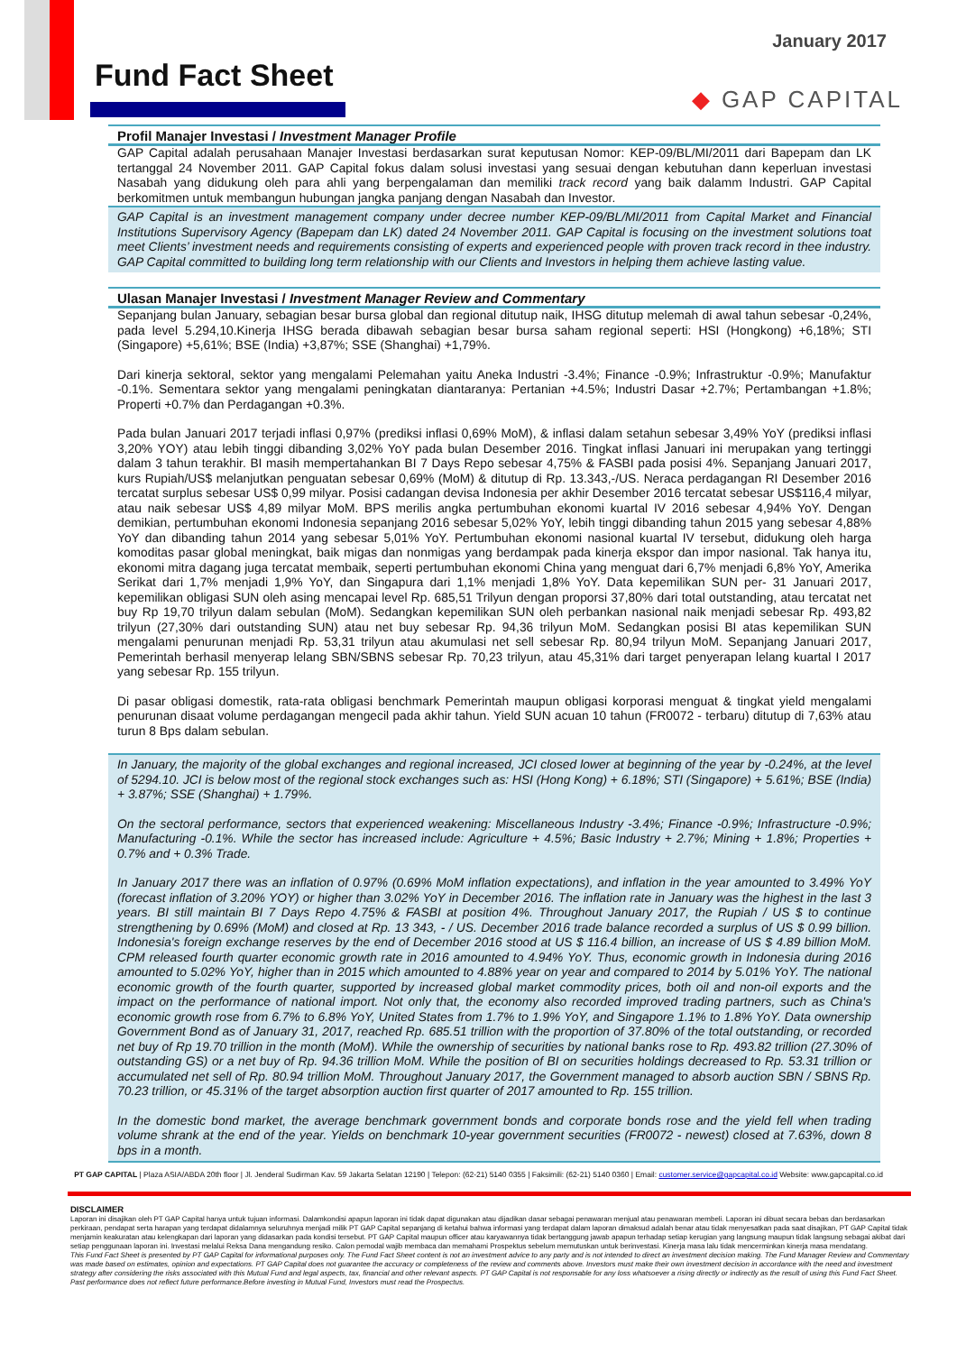January 2017
Fund Fact Sheet
◆ GAP CAPITAL
Profil Manajer Investasi / Investment Manager Profile
GAP Capital adalah perusahaan Manajer Investasi berdasarkan surat keputusan Nomor: KEP-09/BL/MI/2011 dari Bapepam dan LK tertanggal 24 November 2011. GAP Capital fokus dalam solusi investasi yang sesuai dengan kebutuhan dann keperluan investasi Nasabah yang didukung oleh para ahli yang berpengalaman dan memiliki track record yang baik dalamm Industri. GAP Capital berkomitmen untuk membangun hubungan jangka panjang dengan Nasabah dan Investor.
GAP Capital is an investment management company under decree number KEP-09/BL/MI/2011 from Capital Market and Financial Institutions Supervisory Agency (Bapepam dan LK) dated 24 November 2011. GAP Capital is focusing on the investment solutions toat meet Clients’ investment needs and requirements consisting of experts and experienced people with proven track record in thee industry. GAP Capital committed to building long term relationship with our Clients and Investors in helping them achieve lasting value.
Ulasan Manajer Investasi / Investment Manager Review and Commentary
Sepanjang bulan January, sebagian besar bursa global dan regional ditutup naik, IHSG ditutup melemah di awal tahun sebesar -0,24%, pada level 5.294,10.Kinerja IHSG berada dibawah sebagian besar bursa saham regional seperti: HSI (Hongkong) +6,18%; STI (Singapore) +5,61%; BSE (India) +3,87%; SSE (Shanghai) +1,79%.
Dari kinerja sektoral, sektor yang mengalami Pelemahan yaitu Aneka Industri -3.4%; Finance -0.9%; Infrastruktur -0.9%; Manufaktur -0.1%. Sementara sektor yang mengalami peningkatan diantaranya: Pertanian +4.5%; Industri Dasar +2.7%; Pertambangan +1.8%; Properti +0.7% dan Perdagangan +0.3%.
Pada bulan Januari 2017 terjadi inflasi 0,97% (prediksi inflasi 0,69% MoM), & inflasi dalam setahun sebesar 3,49% YoY (prediksi inflasi 3,20% YOY) atau lebih tinggi dibanding 3,02% YoY pada bulan Desember 2016. Tingkat inflasi Januari ini merupakan yang tertinggi dalam 3 tahun terakhir. BI masih mempertahankan BI 7 Days Repo sebesar 4,75% & FASBI pada posisi 4%. Sepanjang Januari 2017, kurs Rupiah/US$ melanjutkan penguatan sebesar 0,69% (MoM) & ditutup di Rp. 13.343,-/US. Neraca perdagangan RI Desember 2016 tercatat surplus sebesar US$ 0,99 milyar. Posisi cadangan devisa Indonesia per akhir Desember 2016 tercatat sebesar US$116,4 milyar, atau naik sebesar US$ 4,89 milyar MoM. BPS merilis angka pertumbuhan ekonomi kuartal IV 2016 sebesar 4,94% YoY. Dengan demikian, pertumbuhan ekonomi Indonesia sepanjang 2016 sebesar 5,02% YoY, lebih tinggi dibanding tahun 2015 yang sebesar 4,88% YoY dan dibanding tahun 2014 yang sebesar 5,01% YoY. Pertumbuhan ekonomi nasional kuartal IV tersebut, didukung oleh harga komoditas pasar global meningkat, baik migas dan nonmigas yang berdampak pada kinerja ekspor dan impor nasional. Tak hanya itu, ekonomi mitra dagang juga tercatat membaik, seperti pertumbuhan ekonomi China yang menguat dari 6,7% menjadi 6,8% YoY, Amerika Serikat dari 1,7% menjadi 1,9% YoY, dan Singapura dari 1,1% menjadi 1,8% YoY. Data kepemilikan SUN per- 31 Januari 2017, kepemilikan obligasi SUN oleh asing mencapai level Rp. 685,51 Trilyun dengan proporsi 37,80% dari total outstanding, atau tercatat net buy Rp 19,70 trilyun dalam sebulan (MoM). Sedangkan kepemilikan SUN oleh perbankan nasional naik menjadi sebesar Rp. 493,82 trilyun (27,30% dari outstanding SUN) atau net buy sebesar Rp. 94,36 trilyun MoM. Sedangkan posisi BI atas kepemilikan SUN mengalami penurunan menjadi Rp. 53,31 trilyun atau akumulasi net sell sebesar Rp. 80,94 trilyun MoM. Sepanjang Januari 2017, Pemerintah berhasil menyerap lelang SBN/SBNS sebesar Rp. 70,23 trilyun, atau 45,31% dari target penyerapan lelang kuartal I 2017 yang sebesar Rp. 155 trilyun.
Di pasar obligasi domestik, rata-rata obligasi benchmark Pemerintah maupun obligasi korporasi menguat & tingkat yield mengalami penurunan disaat volume perdagangan mengecil pada akhir tahun. Yield SUN acuan 10 tahun (FR0072 - terbaru) ditutup di 7,63% atau turun 8 Bps dalam sebulan.
In January, the majority of the global exchanges and regional increased, JCI closed lower at beginning of the year by -0.24%, at the level of 5294.10. JCI is below most of the regional stock exchanges such as: HSI (Hong Kong) + 6.18%; STI (Singapore) + 5.61%; BSE (India) + 3.87%; SSE (Shanghai) + 1.79%.
On the sectoral performance, sectors that experienced weakening: Miscellaneous Industry -3.4%; Finance -0.9%; Infrastructure -0.9%; Manufacturing -0.1%. While the sector has increased include: Agriculture + 4.5%; Basic Industry + 2.7%; Mining + 1.8%; Properties + 0.7% and + 0.3% Trade.
In January 2017 there was an inflation of 0.97% (0.69% MoM inflation expectations), and inflation in the year amounted to 3.49% YoY (forecast inflation of 3.20% YOY) or higher than 3.02% YoY in December 2016. The inflation rate in January was the highest in the last 3 years. BI still maintain BI 7 Days Repo 4.75% & FASBI at position 4%. Throughout January 2017, the Rupiah / US $ to continue strengthening by 0.69% (MoM) and closed at Rp. 13 343, - / US. December 2016 trade balance recorded a surplus of US $ 0.99 billion. Indonesia's foreign exchange reserves by the end of December 2016 stood at US $ 116.4 billion, an increase of US $ 4.89 billion MoM. CPM released fourth quarter economic growth rate in 2016 amounted to 4.94% YoY. Thus, economic growth in Indonesia during 2016 amounted to 5.02% YoY, higher than in 2015 which amounted to 4.88% year on year and compared to 2014 by 5.01% YoY. The national economic growth of the fourth quarter, supported by increased global market commodity prices, both oil and non-oil exports and the impact on the performance of national import. Not only that, the economy also recorded improved trading partners, such as China's economic growth rose from 6.7% to 6.8% YoY, United States from 1.7% to 1.9% YoY, and Singapore 1.1% to 1.8% YoY. Data ownership Government Bond as of January 31, 2017, reached Rp. 685.51 trillion with the proportion of 37.80% of the total outstanding, or recorded net buy of Rp 19.70 trillion in the month (MoM). While the ownership of securities by national banks rose to Rp. 493.82 trillion (27.30% of outstanding GS) or a net buy of Rp. 94.36 trillion MoM. While the position of BI on securities holdings decreased to Rp. 53.31 trillion or accumulated net sell of Rp. 80.94 trillion MoM. Throughout January 2017, the Government managed to absorb auction SBN / SBNS Rp. 70.23 trillion, or 45.31% of the target absorption auction first quarter of 2017 amounted to Rp. 155 trillion.
In the domestic bond market, the average benchmark government bonds and corporate bonds rose and the yield fell when trading volume shrank at the end of the year. Yields on benchmark 10-year government securities (FR0072 - newest) closed at 7.63%, down 8 bps in a month.
PT GAP CAPITAL | Plaza ASIA/ABDA 20th floor | Jl. Jenderal Sudirman Kav. 59 Jakarta Selatan 12190 | Telepon: (62-21) 5140 0355 | Faksimili: (62-21) 5140 0360 | Email: customer.service@gapcapital.co.id Website: www.gapcapital.co.id
DISCLAIMER
Laporan ini disajikan oleh PT GAP Capital hanya untuk tujuan informasi. Dalamkondisi apapun laporan ini tidak dapat digunakan atau dijadikan dasar sebagai penawaran menjual atau penawaran membeli. Laporan ini dibuat secara bebas dan berdasarkan perkiraan, pendapat serta harapan yang terdapat didalamnya seluruhnya menjadi milik PT GAP Capital sepanjang di ketahui bahwa informasi yang terdapat dalam laporan dimaksud adalah benar atau tidak menyesatkan pada saat disajikan, PT GAP Capital tidak menjamin keakuratan atau kelengkapan dari laporan yang didasarkan pada kondisi tersebut. PT GAP Capital maupun officer atau karyawannya tidak bertanggung jawab apapun terhadap setiap kerugian yang langsung maupun tidak langsung sebagai akibat dari setiap penggunaan laporan ini. Investasi melalui Reksa Dana mengandung resiko. Calon pemodal wajib membaca dan memahami Prospektus sebelum memutuskan untuk berinvestasi. Kinerja masa lalu tidak mencerminkan kinerja masa mendatang.
This Fund Fact Sheet is presented by PT GAP Capital for informational purposes only. The Fund Fact Sheet content is not an investment advice to any party and is not intended to direct an investment decision making. The Fund Manager Review and Commentary was made based on estimates, opinion and expectations. PT GAP Capital does not guarantee the accuracy or completeness of the review and comments above. Investors must make their own investment decision in accordance with the need and investment strategy after considering the risks associated with this Mutual Fund and legal aspects, tax, financial and other relevant aspects. PT GAP Capital is not responsable for any loss whatsoever a rising directly or indirectly as the result of using this Fund Fact Sheet. Past performance does not reflect future performance.Before investing in Mutual Fund, Investors must read the Prospectus.